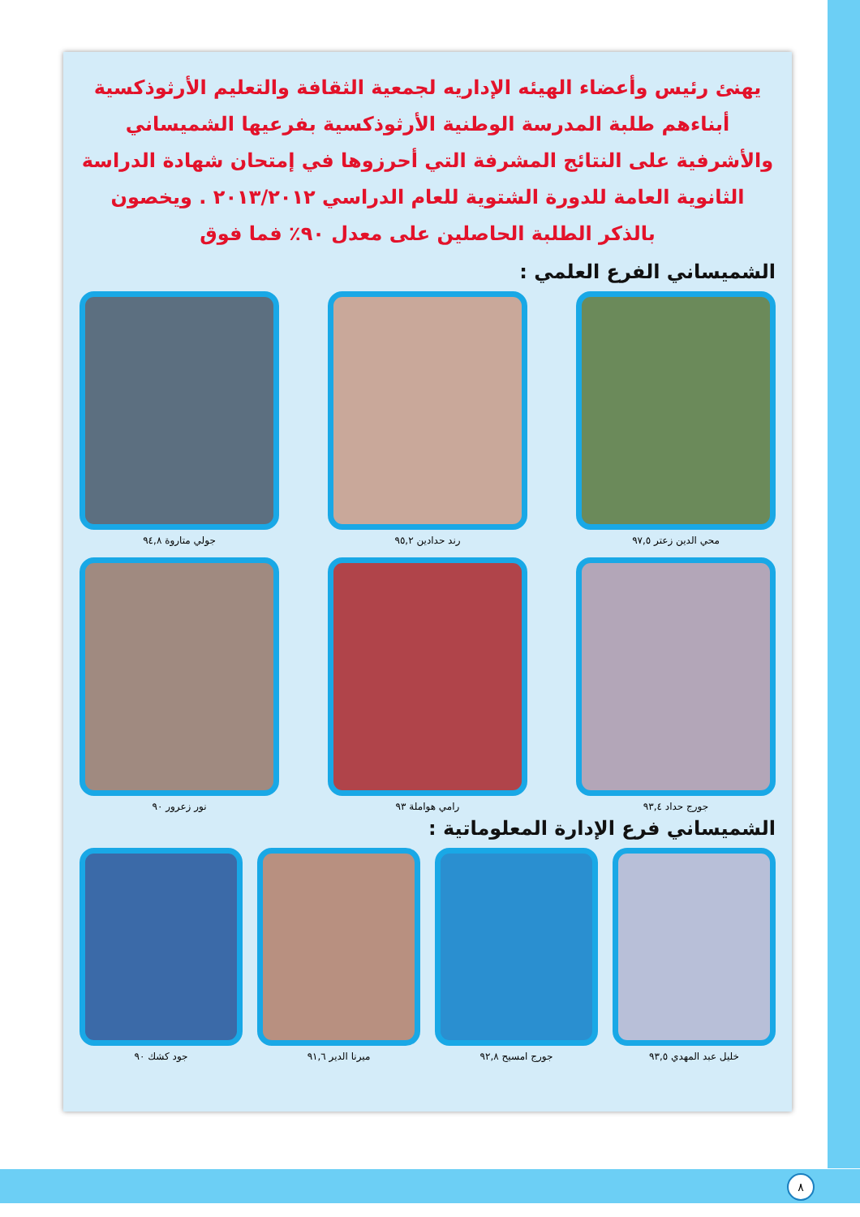يهنئ رئيس وأعضاء الهيئه الإداريه لجمعية الثقافة والتعليم الأرثوذكسية أبناءهم طلبة المدرسة الوطنية الأرثوذكسية بفرعيها الشميساني والأشرفية على النتائج المشرفة التي أحرزوها في إمتحان شهادة الدراسة الثانوية العامة للدورة الشتوية للعام الدراسي ٢٠١٣/٢٠١٢ . ويخصون بالذكر الطلبة الحاصلين على معدل ٩٠٪ فما فوق
الشميساني الفرع العلمي :
محي الدين زعتر ٩٧,٥
رند حدادين ٩٥,٢
جولي متاروة ٩٤,٨
جورج حداد ٩٣,٤
رامي هواملة ٩٣
نور زعرور ٩٠
الشميساني فرع الإدارة المعلوماتية :
خليل عبد المهدي ٩٣,٥
جورج امسيح ٩٢,٨
ميرنا الدير ٩١,٦
جود كشك ٩٠
٨